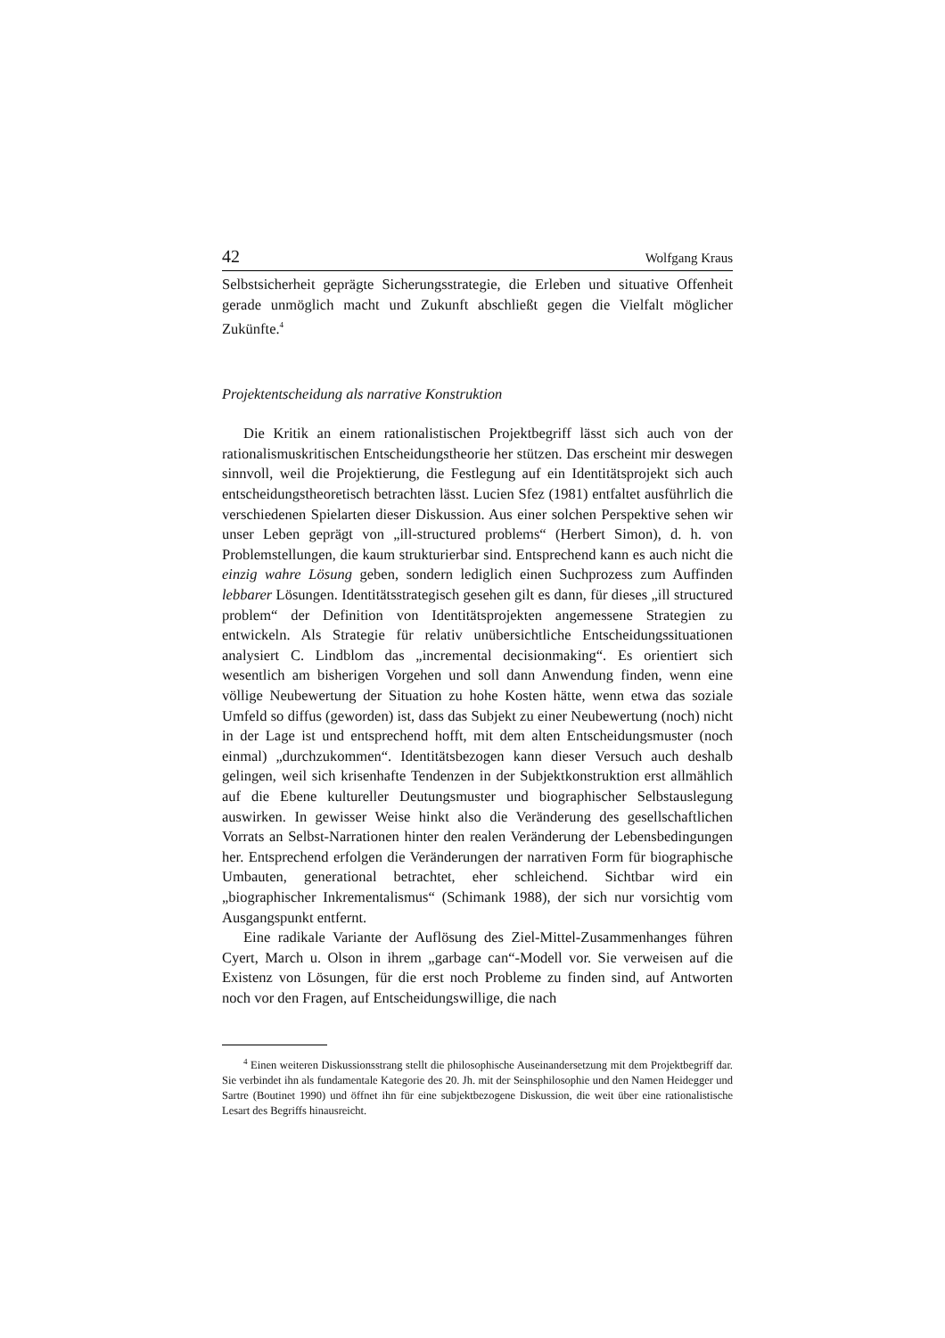42 Wolfgang Kraus
Selbstsicherheit geprägte Sicherungsstrategie, die Erleben und situative Offenheit gerade unmöglich macht und Zukunft abschließt gegen die Vielfalt möglicher Zukünfte.<sup>4</sup>
Projektentscheidung als narrative Konstruktion
Die Kritik an einem rationalistischen Projektbegriff lässt sich auch von der rationalismuskritischen Entscheidungstheorie her stützen. Das erscheint mir deswegen sinnvoll, weil die Projektierung, die Festlegung auf ein Identitätsprojekt sich auch entscheidungstheoretisch betrachten lässt. Lucien Sfez (1981) entfaltet ausführlich die verschiedenen Spielarten dieser Diskussion. Aus einer solchen Perspektive sehen wir unser Leben geprägt von „ill-structured problems“ (Herbert Simon), d. h. von Problemstellungen, die kaum strukturierbar sind. Entsprechend kann es auch nicht die einzig wahre Lösung geben, sondern lediglich einen Suchprozess zum Auffinden lebbarer Lösungen. Identitätsstrategisch gesehen gilt es dann, für dieses „ill structured problem“ der Definition von Identitätsprojekten angemessene Strategien zu entwickeln. Als Strategie für relativ unübersichtliche Entscheidungssituationen analysiert C. Lindblom das „incremental decisionmaking“. Es orientiert sich wesentlich am bisherigen Vorgehen und soll dann Anwendung finden, wenn eine völlige Neubewertung der Situation zu hohe Kosten hätte, wenn etwa das soziale Umfeld so diffus (geworden) ist, dass das Subjekt zu einer Neubewertung (noch) nicht in der Lage ist und entsprechend hofft, mit dem alten Entscheidungsmuster (noch einmal) „durchzukommen“. Identitätsbezogen kann dieser Versuch auch deshalb gelingen, weil sich krisenhafte Tendenzen in der Subjektkonstruktion erst allmählich auf die Ebene kultureller Deutungsmuster und biographischer Selbstauslegung auswirken. In gewisser Weise hinkt also die Veränderung des gesellschaftlichen Vorrats an Selbst-Narrationen hinter den realen Veränderung der Lebensbedingungen her. Entsprechend erfolgen die Veränderungen der narrativen Form für biographische Umbauten, generational betrachtet, eher schleichend. Sichtbar wird ein „biographischer Inkrementalismus“ (Schimank 1988), der sich nur vorsichtig vom Ausgangspunkt entfernt.
Eine radikale Variante der Auflösung des Ziel-Mittel-Zusammenhanges führen Cyert, March u. Olson in ihrem „garbage can“-Modell vor. Sie verweisen auf die Existenz von Lösungen, für die erst noch Probleme zu finden sind, auf Antworten noch vor den Fragen, auf Entscheidungswillige, die nach
<sup>4</sup> Einen weiteren Diskussionsstrang stellt die philosophische Auseinandersetzung mit dem Projektbegriff dar. Sie verbindet ihn als fundamentale Kategorie des 20. Jh. mit der Seinsphilosophie und den Namen Heidegger und Sartre (Boutinet 1990) und öffnet ihn für eine subjektbezogene Diskussion, die weit über eine rationalistische Lesart des Begriffs hinausreicht.